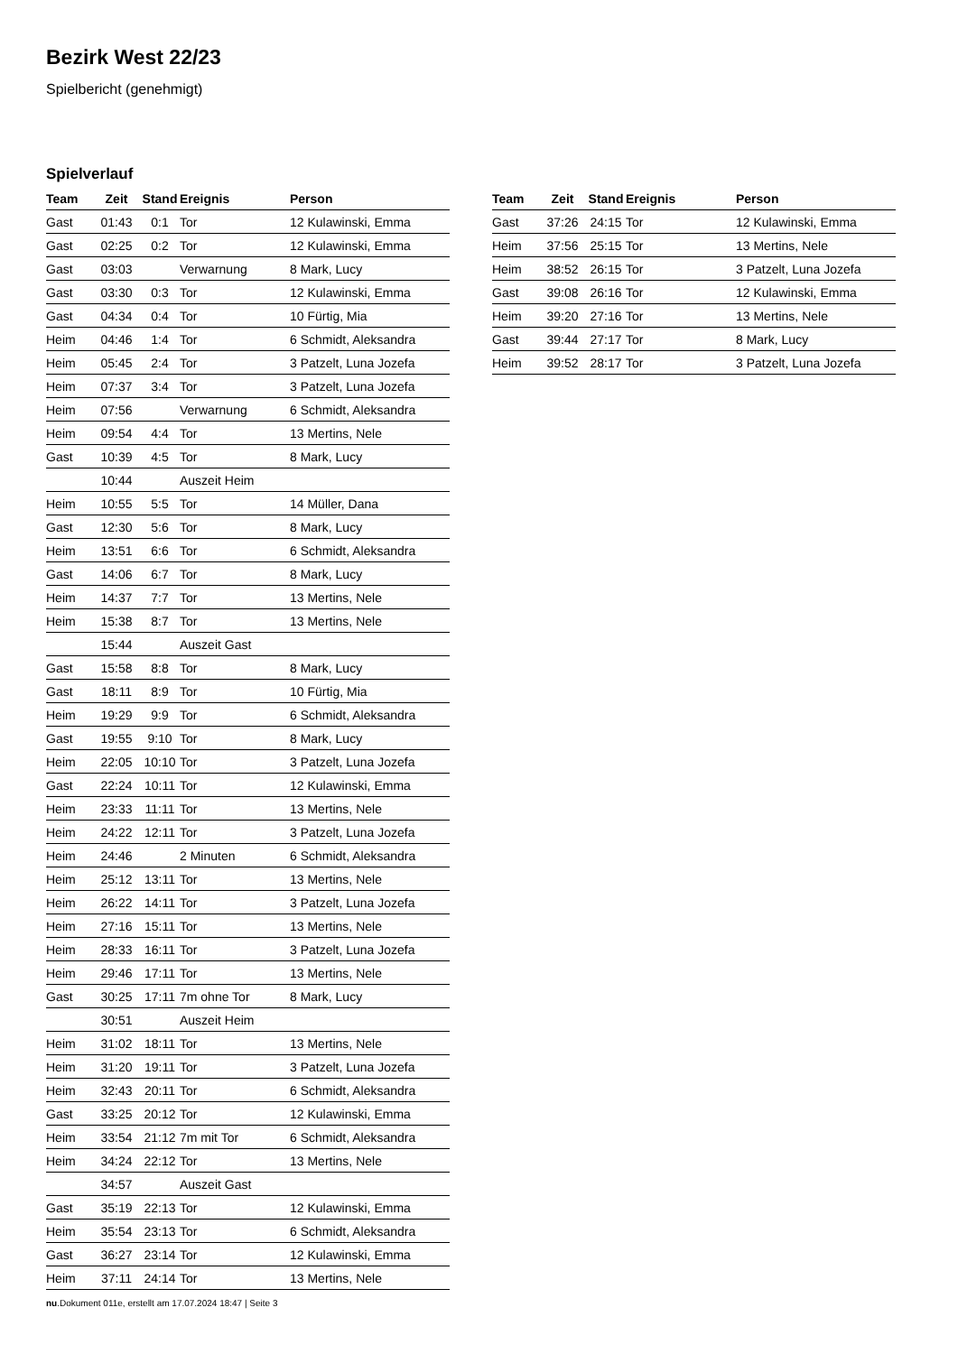Bezirk West 22/23
Spielbericht (genehmigt)
Spielverlauf
| Team | Zeit | Stand | Ereignis | Person |
| --- | --- | --- | --- | --- |
| Gast | 01:43 | 0:1 | Tor | 12 Kulawinski, Emma |
| Gast | 02:25 | 0:2 | Tor | 12 Kulawinski, Emma |
| Gast | 03:03 | | Verwarnung | 8 Mark, Lucy |
| Gast | 03:30 | 0:3 | Tor | 12 Kulawinski, Emma |
| Gast | 04:34 | 0:4 | Tor | 10 Fürtig, Mia |
| Heim | 04:46 | 1:4 | Tor | 6 Schmidt, Aleksandra |
| Heim | 05:45 | 2:4 | Tor | 3 Patzelt, Luna Jozefa |
| Heim | 07:37 | 3:4 | Tor | 3 Patzelt, Luna Jozefa |
| Heim | 07:56 | | Verwarnung | 6 Schmidt, Aleksandra |
| Heim | 09:54 | 4:4 | Tor | 13 Mertins, Nele |
| Gast | 10:39 | 4:5 | Tor | 8 Mark, Lucy |
| | 10:44 | | Auszeit Heim | |
| Heim | 10:55 | 5:5 | Tor | 14 Müller, Dana |
| Gast | 12:30 | 5:6 | Tor | 8 Mark, Lucy |
| Heim | 13:51 | 6:6 | Tor | 6 Schmidt, Aleksandra |
| Gast | 14:06 | 6:7 | Tor | 8 Mark, Lucy |
| Heim | 14:37 | 7:7 | Tor | 13 Mertins, Nele |
| Heim | 15:38 | 8:7 | Tor | 13 Mertins, Nele |
| | 15:44 | | Auszeit Gast | |
| Gast | 15:58 | 8:8 | Tor | 8 Mark, Lucy |
| Gast | 18:11 | 8:9 | Tor | 10 Fürtig, Mia |
| Heim | 19:29 | 9:9 | Tor | 6 Schmidt, Aleksandra |
| Gast | 19:55 | 9:10 | Tor | 8 Mark, Lucy |
| Heim | 22:05 | 10:10 | Tor | 3 Patzelt, Luna Jozefa |
| Gast | 22:24 | 10:11 | Tor | 12 Kulawinski, Emma |
| Heim | 23:33 | 11:11 | Tor | 13 Mertins, Nele |
| Heim | 24:22 | 12:11 | Tor | 3 Patzelt, Luna Jozefa |
| Heim | 24:46 | | 2 Minuten | 6 Schmidt, Aleksandra |
| Heim | 25:12 | 13:11 | Tor | 13 Mertins, Nele |
| Heim | 26:22 | 14:11 | Tor | 3 Patzelt, Luna Jozefa |
| Heim | 27:16 | 15:11 | Tor | 13 Mertins, Nele |
| Heim | 28:33 | 16:11 | Tor | 3 Patzelt, Luna Jozefa |
| Heim | 29:46 | 17:11 | Tor | 13 Mertins, Nele |
| Gast | 30:25 | 17:11 | 7m ohne Tor | 8 Mark, Lucy |
| | 30:51 | | Auszeit Heim | |
| Heim | 31:02 | 18:11 | Tor | 13 Mertins, Nele |
| Heim | 31:20 | 19:11 | Tor | 3 Patzelt, Luna Jozefa |
| Heim | 32:43 | 20:11 | Tor | 6 Schmidt, Aleksandra |
| Gast | 33:25 | 20:12 | Tor | 12 Kulawinski, Emma |
| Heim | 33:54 | 21:12 | 7m mit Tor | 6 Schmidt, Aleksandra |
| Heim | 34:24 | 22:12 | Tor | 13 Mertins, Nele |
| | 34:57 | | Auszeit Gast | |
| Gast | 35:19 | 22:13 | Tor | 12 Kulawinski, Emma |
| Heim | 35:54 | 23:13 | Tor | 6 Schmidt, Aleksandra |
| Gast | 36:27 | 23:14 | Tor | 12 Kulawinski, Emma |
| Heim | 37:11 | 24:14 | Tor | 13 Mertins, Nele |
| Team | Zeit | Stand | Ereignis | Person |
| --- | --- | --- | --- | --- |
| Gast | 37:26 | 24:15 | Tor | 12 Kulawinski, Emma |
| Heim | 37:56 | 25:15 | Tor | 13 Mertins, Nele |
| Heim | 38:52 | 26:15 | Tor | 3 Patzelt, Luna Jozefa |
| Gast | 39:08 | 26:16 | Tor | 12 Kulawinski, Emma |
| Heim | 39:20 | 27:16 | Tor | 13 Mertins, Nele |
| Gast | 39:44 | 27:17 | Tor | 8 Mark, Lucy |
| Heim | 39:52 | 28:17 | Tor | 3 Patzelt, Luna Jozefa |
nu.Dokument 011e, erstellt am 17.07.2024 18:47 | Seite 3